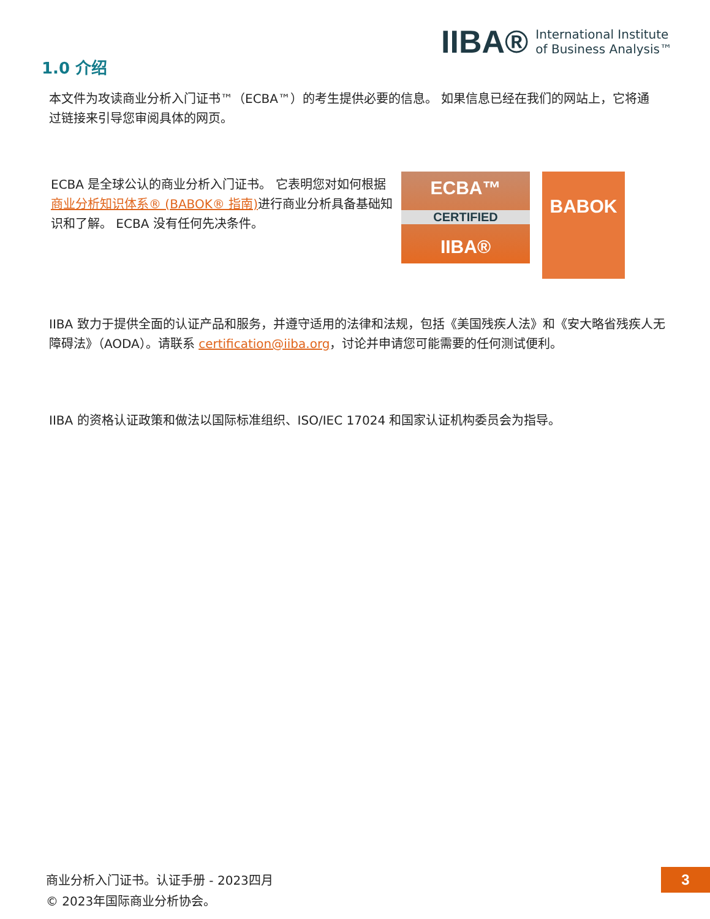IIBA® International Institute
of Business Analysis™
1.0 介绍
本文件为攻读商业分析入门证书™（ECBA™）的考生提供必要的信息。 如果信息已经在我们的网站上，它将通过链接来引导您审阅具体的网页。
ECBA 是全球公认的商业分析入门证书。 它表明您对如何根据商业分析知识体系® (BABOK® 指南) 进行商业分析具备基础知识和了解。 ECBA 没有任何先决条件。
ECBA™
CERTIFIED
IIBA®
BABOK
IIBA 致力于提供全面的认证产品和服务，并遵守适用的法律和法规，包括《美国残疾人法》和《安大略省残疾人无障碍法》（AODA）。请联系 certification@iiba.org，讨论并申请您可能需要的任何测试便利。
IIBA 的资格认证政策和做法以国际标准组织、ISO/IEC 17024 和国家认证机构委员会为指导。
商业分析入门证书。认证手册 - 2023四月
© 2023年国际商业分析协会。
3